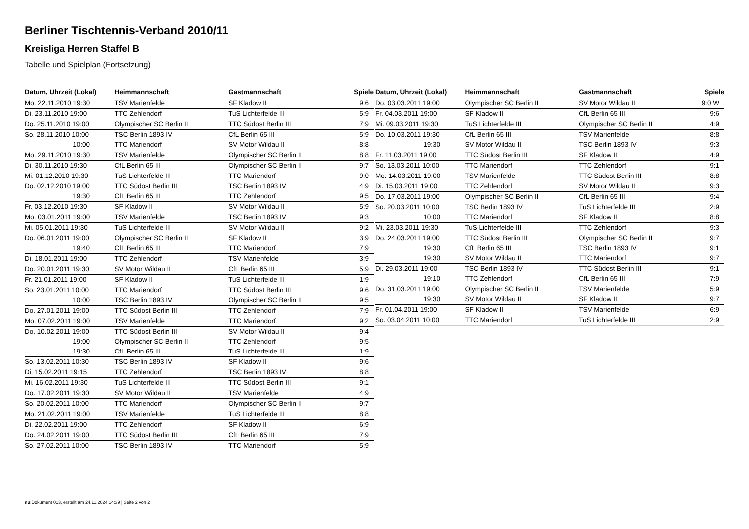Berliner Tischtennis-Verband 2010/11
Kreisliga Herren Staffel B
Tabelle und Spielplan (Fortsetzung)
| Datum, Uhrzeit (Lokal) | Heimmannschaft | Gastmannschaft | Spiele |
| --- | --- | --- | --- |
| Mo. 22.11.2010 19:30 | TSV Marienfelde | SF Kladow II | 9:6 |
| Di. 23.11.2010 19:00 | TTC Zehlendorf | TuS Lichterfelde III | 5:9 |
| Do. 25.11.2010 19:00 | Olympischer SC Berlin II | TTC Südost Berlin III | 7:9 |
| So. 28.11.2010 10:00 | TSC Berlin 1893 IV | CfL Berlin 65 III | 5:9 |
| 10:00 | TTC Mariendorf | SV Motor Wildau II | 8:8 |
| Mo. 29.11.2010 19:30 | TSV Marienfelde | Olympischer SC Berlin II | 8:8 |
| Di. 30.11.2010 19:30 | CfL Berlin 65 III | Olympischer SC Berlin II | 9:7 |
| Mi. 01.12.2010 19:30 | TuS Lichterfelde III | TTC Mariendorf | 9:0 |
| Do. 02.12.2010 19:00 | TTC Südost Berlin III | TSC Berlin 1893 IV | 4:9 |
| 19:30 | CfL Berlin 65 III | TTC Zehlendorf | 9:5 |
| Fr. 03.12.2010 19:30 | SF Kladow II | SV Motor Wildau II | 5:9 |
| Mo. 03.01.2011 19:00 | TSV Marienfelde | TSC Berlin 1893 IV | 9:3 |
| Mi. 05.01.2011 19:30 | TuS Lichterfelde III | SV Motor Wildau II | 9:2 |
| Do. 06.01.2011 19:00 | Olympischer SC Berlin II | SF Kladow II | 3:9 |
| 19:40 | CfL Berlin 65 III | TTC Mariendorf | 7:9 |
| Di. 18.01.2011 19:00 | TTC Zehlendorf | TSV Marienfelde | 3:9 |
| Do. 20.01.2011 19:30 | SV Motor Wildau II | CfL Berlin 65 III | 5:9 |
| Fr. 21.01.2011 19:00 | SF Kladow II | TuS Lichterfelde III | 1:9 |
| So. 23.01.2011 10:00 | TTC Mariendorf | TTC Südost Berlin III | 9:6 |
| 10:00 | TSC Berlin 1893 IV | Olympischer SC Berlin II | 9:5 |
| Do. 27.01.2011 19:00 | TTC Südost Berlin III | TTC Zehlendorf | 7:9 |
| Mo. 07.02.2011 19:00 | TSV Marienfelde | TTC Mariendorf | 9:2 |
| Do. 10.02.2011 19:00 | TTC Südost Berlin III | SV Motor Wildau II | 9:4 |
| 19:00 | Olympischer SC Berlin II | TTC Zehlendorf | 9:5 |
| 19:30 | CfL Berlin 65 III | TuS Lichterfelde III | 1:9 |
| So. 13.02.2011 10:30 | TSC Berlin 1893 IV | SF Kladow II | 9:6 |
| Di. 15.02.2011 19:15 | TTC Zehlendorf | TSC Berlin 1893 IV | 8:8 |
| Mi. 16.02.2011 19:30 | TuS Lichterfelde III | TTC Südost Berlin III | 9:1 |
| Do. 17.02.2011 19:30 | SV Motor Wildau II | TSV Marienfelde | 4:9 |
| So. 20.02.2011 10:00 | TTC Mariendorf | Olympischer SC Berlin II | 9:7 |
| Mo. 21.02.2011 19:00 | TSV Marienfelde | TuS Lichterfelde III | 8:8 |
| Di. 22.02.2011 19:00 | TTC Zehlendorf | SF Kladow II | 6:9 |
| Do. 24.02.2011 19:00 | TTC Südost Berlin III | CfL Berlin 65 III | 7:9 |
| So. 27.02.2011 10:00 | TSC Berlin 1893 IV | TTC Mariendorf | 5:9 |
| Datum, Uhrzeit (Lokal) | Heimmannschaft | Gastmannschaft | Spiele |
| --- | --- | --- | --- |
| Do. 03.03.2011 19:00 | Olympischer SC Berlin II | SV Motor Wildau II | 9:0 W |
| Fr. 04.03.2011 19:00 | SF Kladow II | CfL Berlin 65 III | 9:6 |
| Mi. 09.03.2011 19:30 | TuS Lichterfelde III | Olympischer SC Berlin II | 4:9 |
| Do. 10.03.2011 19:30 | CfL Berlin 65 III | TSV Marienfelde | 8:8 |
| 19:30 | SV Motor Wildau II | TSC Berlin 1893 IV | 9:3 |
| Fr. 11.03.2011 19:00 | TTC Südost Berlin III | SF Kladow II | 4:9 |
| So. 13.03.2011 10:00 | TTC Mariendorf | TTC Zehlendorf | 9:1 |
| Mo. 14.03.2011 19:00 | TSV Marienfelde | TTC Südost Berlin III | 8:8 |
| Di. 15.03.2011 19:00 | TTC Zehlendorf | SV Motor Wildau II | 9:3 |
| Do. 17.03.2011 19:00 | Olympischer SC Berlin II | CfL Berlin 65 III | 9:4 |
| So. 20.03.2011 10:00 | TSC Berlin 1893 IV | TuS Lichterfelde III | 2:9 |
| 10:00 | TTC Mariendorf | SF Kladow II | 8:8 |
| Mi. 23.03.2011 19:30 | TuS Lichterfelde III | TTC Zehlendorf | 9:3 |
| Do. 24.03.2011 19:00 | TTC Südost Berlin III | Olympischer SC Berlin II | 9:7 |
| 19:30 | CfL Berlin 65 III | TSC Berlin 1893 IV | 9:1 |
| 19:30 | SV Motor Wildau II | TTC Mariendorf | 9:7 |
| Di. 29.03.2011 19:00 | TSC Berlin 1893 IV | TTC Südost Berlin III | 9:1 |
| 19:10 | TTC Zehlendorf | CfL Berlin 65 III | 7:9 |
| Do. 31.03.2011 19:00 | Olympischer SC Berlin II | TSV Marienfelde | 5:9 |
| 19:30 | SV Motor Wildau II | SF Kladow II | 9:7 |
| Fr. 01.04.2011 19:00 | SF Kladow II | TSV Marienfelde | 6:9 |
| So. 03.04.2011 10:00 | TTC Mariendorf | TuS Lichterfelde III | 2:9 |
nu.Dokument 013, erstellt am 24.11.2024 14:39 | Seite 2 von 2